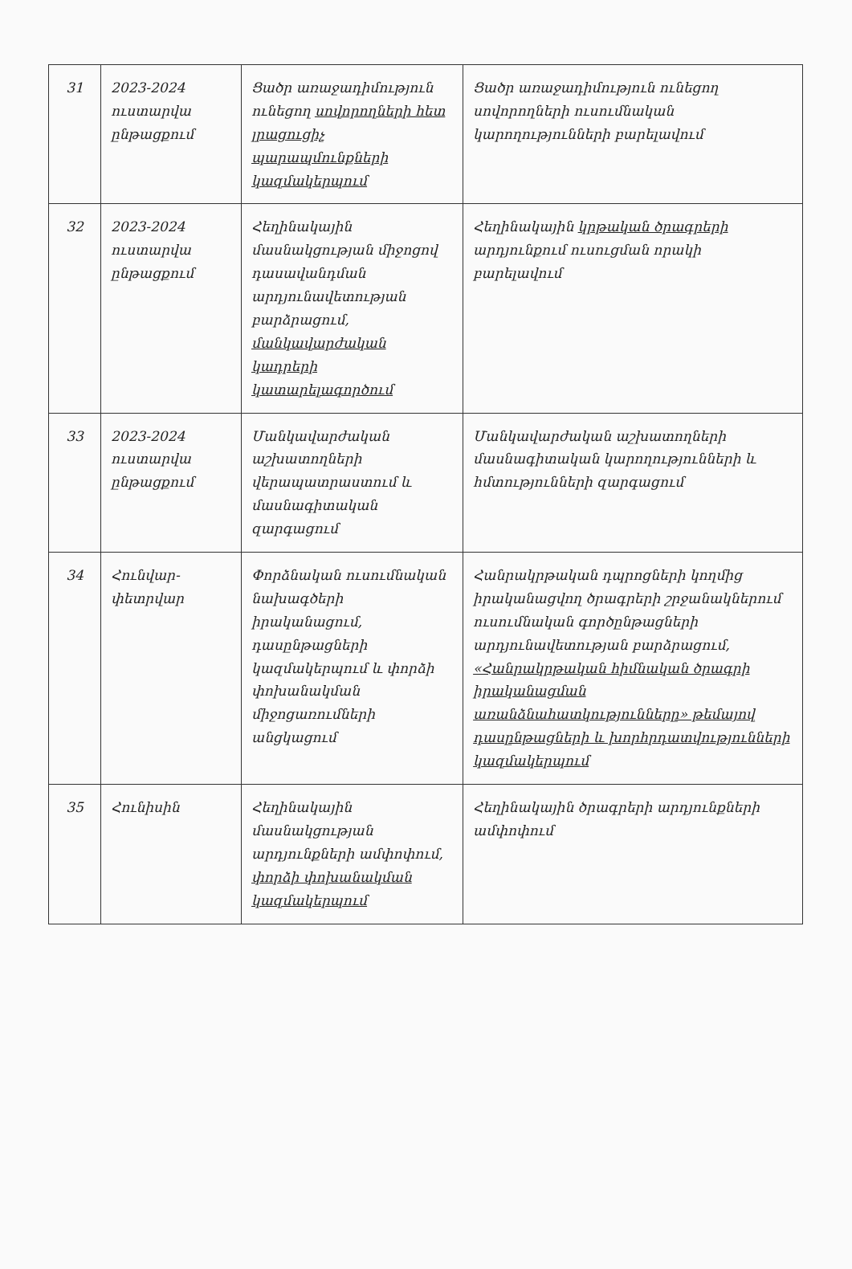| 31 | 2023-2024 ուստարվա ընթացքում | Ցածր առաջադիմություն ունեցող սովորողների հետ լրացուցիչ պարապմունքների կազմակերպում | Ցածր առաջադիմություն ունեցող սովորողների ուսումնական կարողությունների բարելավում |
| 32 | 2023-2024 ուստարվա ընթացքում | Հեղինակային մասնակցության միջոցով դասավանդման արդյունավետության բարձրացում, մանկավարժական կադրերի կատարելագործում | Հեղինակային կրթական ծրագրերի արդյունքում ուսուցման որակի բարելավում |
| 33 | 2023-2024 ուստարվա ընթացքում | Մանկավարժական աշխատողների վերապատրաստում և մասնագիտական զարգացում | Մանկավարժական աշխատողների մասնագիտական կարողությունների և հմտությունների զարգացում |
| 34 | Հունվար-փետրվար | Փորձնական ուսումնական նախագծերի իրականացում, դասընթացների կազմակերպում և փորձի փոխանակման միջոցառումների անցկացում | Հանրակրթական դպրոցների կողմից իրականացվող ծրագրերի շրջանակներում ուսումնական գործընթացների արդյունավետության բարձրացում, «Հանրակրթական հիմնական ծրագրի իրականացման առանձնահատկությունները» թեմայով դասընթացների և խորհրդատվությունների կազմակերպում |
| 35 | Հունիսին | Հեղինակային մասնակցության արդյունքների ամփոփում, փորձի փոխանակման կազմակերպում | Հեղինակային ծրագրերի արդյունքների ամփոփում |